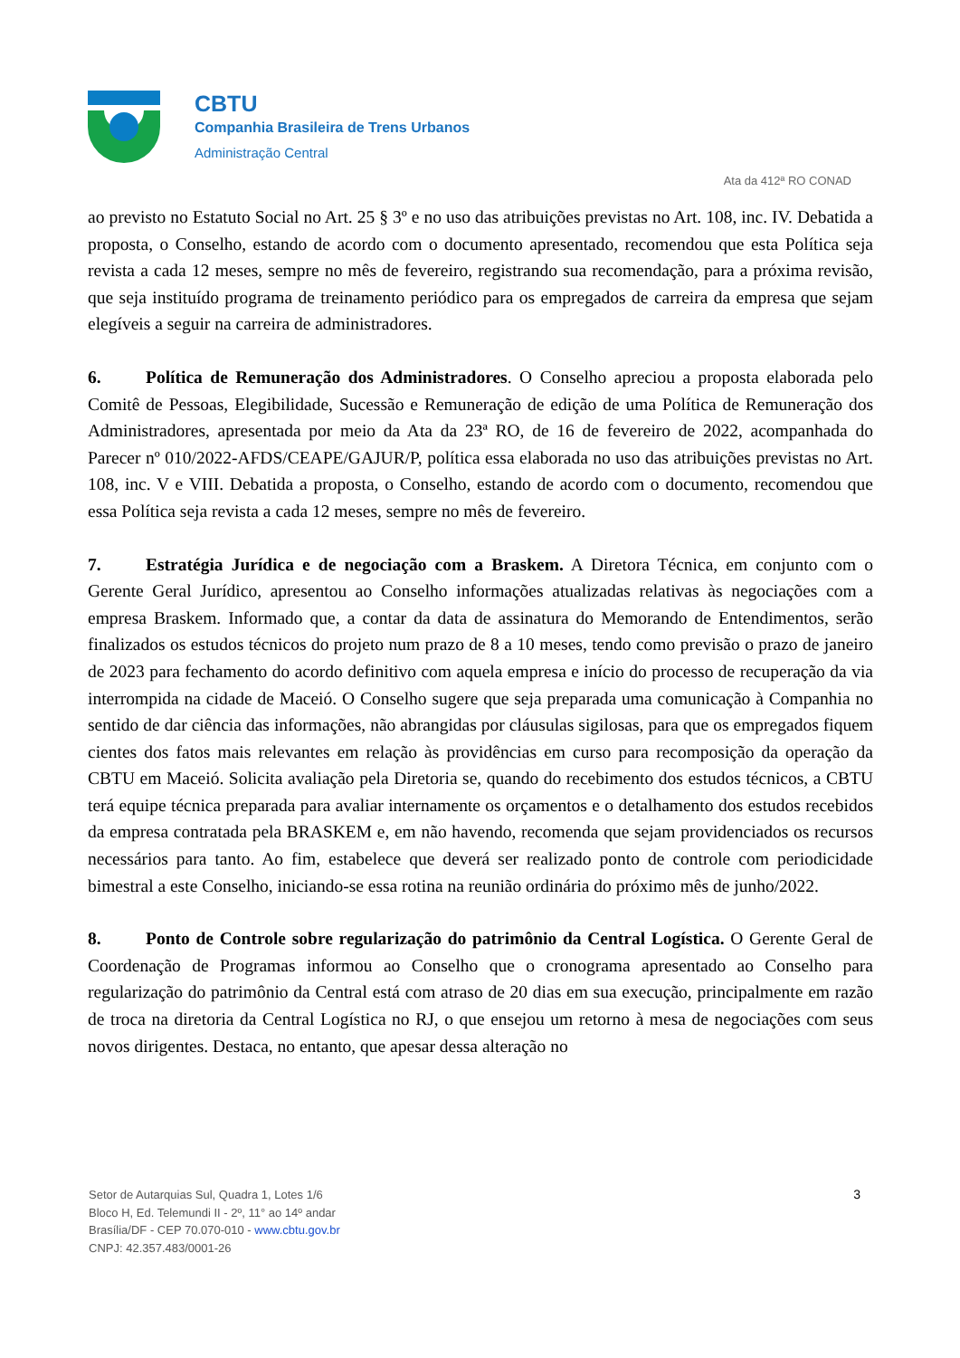CBTU
Companhia Brasileira de Trens Urbanos
Administração Central
Ata da 412ª RO CONAD
ao previsto no Estatuto Social no Art. 25 § 3º e no uso das atribuições previstas no Art. 108, inc. IV. Debatida a proposta, o Conselho, estando de acordo com o documento apresentado, recomendou que esta Política seja revista a cada 12 meses, sempre no mês de fevereiro, registrando sua recomendação, para a próxima revisão, que seja instituído programa de treinamento periódico para os empregados de carreira da empresa que sejam elegíveis a seguir na carreira de administradores.
6. Política de Remuneração dos Administradores. O Conselho apreciou a proposta elaborada pelo Comitê de Pessoas, Elegibilidade, Sucessão e Remuneração de edição de uma Política de Remuneração dos Administradores, apresentada por meio da Ata da 23ª RO, de 16 de fevereiro de 2022, acompanhada do Parecer nº 010/2022-AFDS/CEAPE/GAJUR/P, política essa elaborada no uso das atribuições previstas no Art. 108, inc. V e VIII. Debatida a proposta, o Conselho, estando de acordo com o documento, recomendou que essa Política seja revista a cada 12 meses, sempre no mês de fevereiro.
7. Estratégia Jurídica e de negociação com a Braskem. A Diretora Técnica, em conjunto com o Gerente Geral Jurídico, apresentou ao Conselho informações atualizadas relativas às negociações com a empresa Braskem. Informado que, a contar da data de assinatura do Memorando de Entendimentos, serão finalizados os estudos técnicos do projeto num prazo de 8 a 10 meses, tendo como previsão o prazo de janeiro de 2023 para fechamento do acordo definitivo com aquela empresa e início do processo de recuperação da via interrompida na cidade de Maceió. O Conselho sugere que seja preparada uma comunicação à Companhia no sentido de dar ciência das informações, não abrangidas por cláusulas sigilosas, para que os empregados fiquem cientes dos fatos mais relevantes em relação às providências em curso para recomposição da operação da CBTU em Maceió. Solicita avaliação pela Diretoria se, quando do recebimento dos estudos técnicos, a CBTU terá equipe técnica preparada para avaliar internamente os orçamentos e o detalhamento dos estudos recebidos da empresa contratada pela BRASKEM e, em não havendo, recomenda que sejam providenciados os recursos necessários para tanto. Ao fim, estabelece que deverá ser realizado ponto de controle com periodicidade bimestral a este Conselho, iniciando-se essa rotina na reunião ordinária do próximo mês de junho/2022.
8. Ponto de Controle sobre regularização do patrimônio da Central Logística. O Gerente Geral de Coordenação de Programas informou ao Conselho que o cronograma apresentado ao Conselho para regularização do patrimônio da Central está com atraso de 20 dias em sua execução, principalmente em razão de troca na diretoria da Central Logística no RJ, o que ensejou um retorno à mesa de negociações com seus novos dirigentes. Destaca, no entanto, que apesar dessa alteração no
Setor de Autarquias Sul, Quadra 1, Lotes 1/6
Bloco H, Ed. Telemundi II - 2º, 11° ao 14º andar
Brasília/DF - CEP 70.070-010 - www.cbtu.gov.br
CNPJ: 42.357.483/0001-26
3